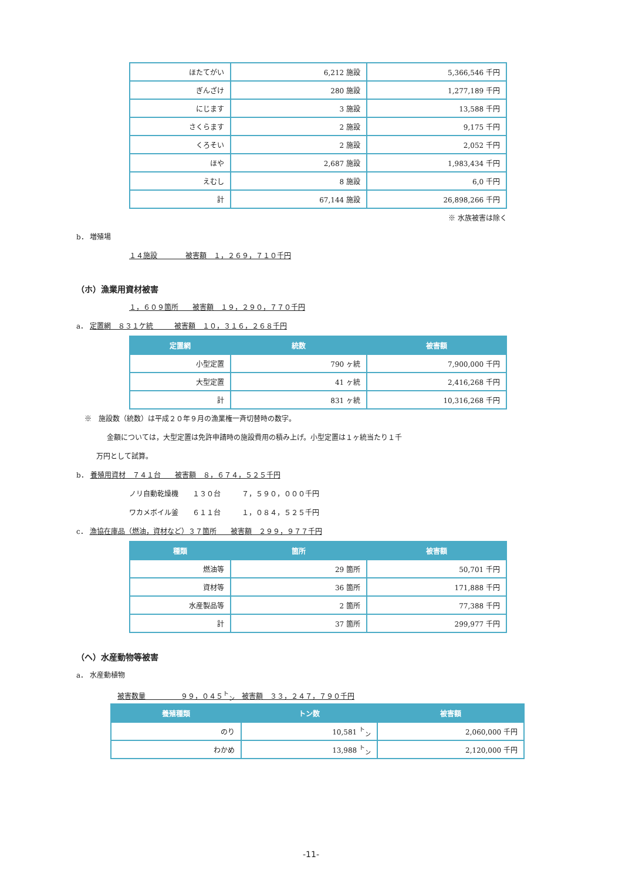| ほたてがい | 6,212 施設 | 5,366,546 千円 |
| ぎんざけ | 280 施設 | 1,277,189 千円 |
| にじます | 3 施設 | 13,588 千円 |
| さくらます | 2 施設 | 9,175 千円 |
| くろそい | 2 施設 | 2,052 千円 |
| ほや | 2,687 施設 | 1,983,434 千円 |
| えむし | 8 施設 | 6,0 千円 |
| 計 | 67,144 施設 | 26,898,266 千円 |
※ 水族被害は除く
b． 増殖場
１４施設　　　　被害額　１，２６９，７１０千円
（ホ）漁業用資材被害
１，６０９箇所　　被害額　１９，２９０，７７０千円
a． 定置網　８３１ケ統　　　被害額　１０，３１６，２６８千円
| 定置網 | 統数 | 被害額 |
| --- | --- | --- |
| 小型定置 | 790 ヶ統 | 7,900,000 千円 |
| 大型定置 | 41 ヶ統 | 2,416,268 千円 |
| 計 | 831 ヶ統 | 10,316,268 千円 |
※　施設数（統数）は平成２０年９月の漁業権一斉切替時の数字。
金額については，大型定置は免許申請時の施設費用の積み上げ。小型定置は１ヶ統当たり１千
万円として試算。
b． 養殖用資材　７４１台　　被害額　８，６７４，５２５千円
ノリ自動乾燥機　　１３０台　　　７，５９０，０００千円
ワカメボイル釜　　６１１台　　　１，０８４，５２５千円
c． 漁協在庫品（燃油，資材など）３７箇所　　被害額　２９９，９７７千円
| 種類 | 箇所 | 被害額 |
| --- | --- | --- |
| 燃油等 | 29 箇所 | 50,701 千円 |
| 資材等 | 36 箇所 | 171,888 千円 |
| 水産製品等 | 2 箇所 | 77,388 千円 |
| 計 | 37 箇所 | 299,977 千円 |
（ヘ）水産動物等被害
a． 水産動植物
被害数量　　　　　９９，０４５<sup>ト</sup><sub>ン</sub>　被害額　３３，２４７，７９０千円
| 養殖種類 | トン数 | 被害額 |
| --- | --- | --- |
| のり | 10,581 <sup>ト</sup><sub>ン</sub> | 2,060,000 千円 |
| わかめ | 13,988 <sup>ト</sup><sub>ン</sub> | 2,120,000 千円 |
-11-